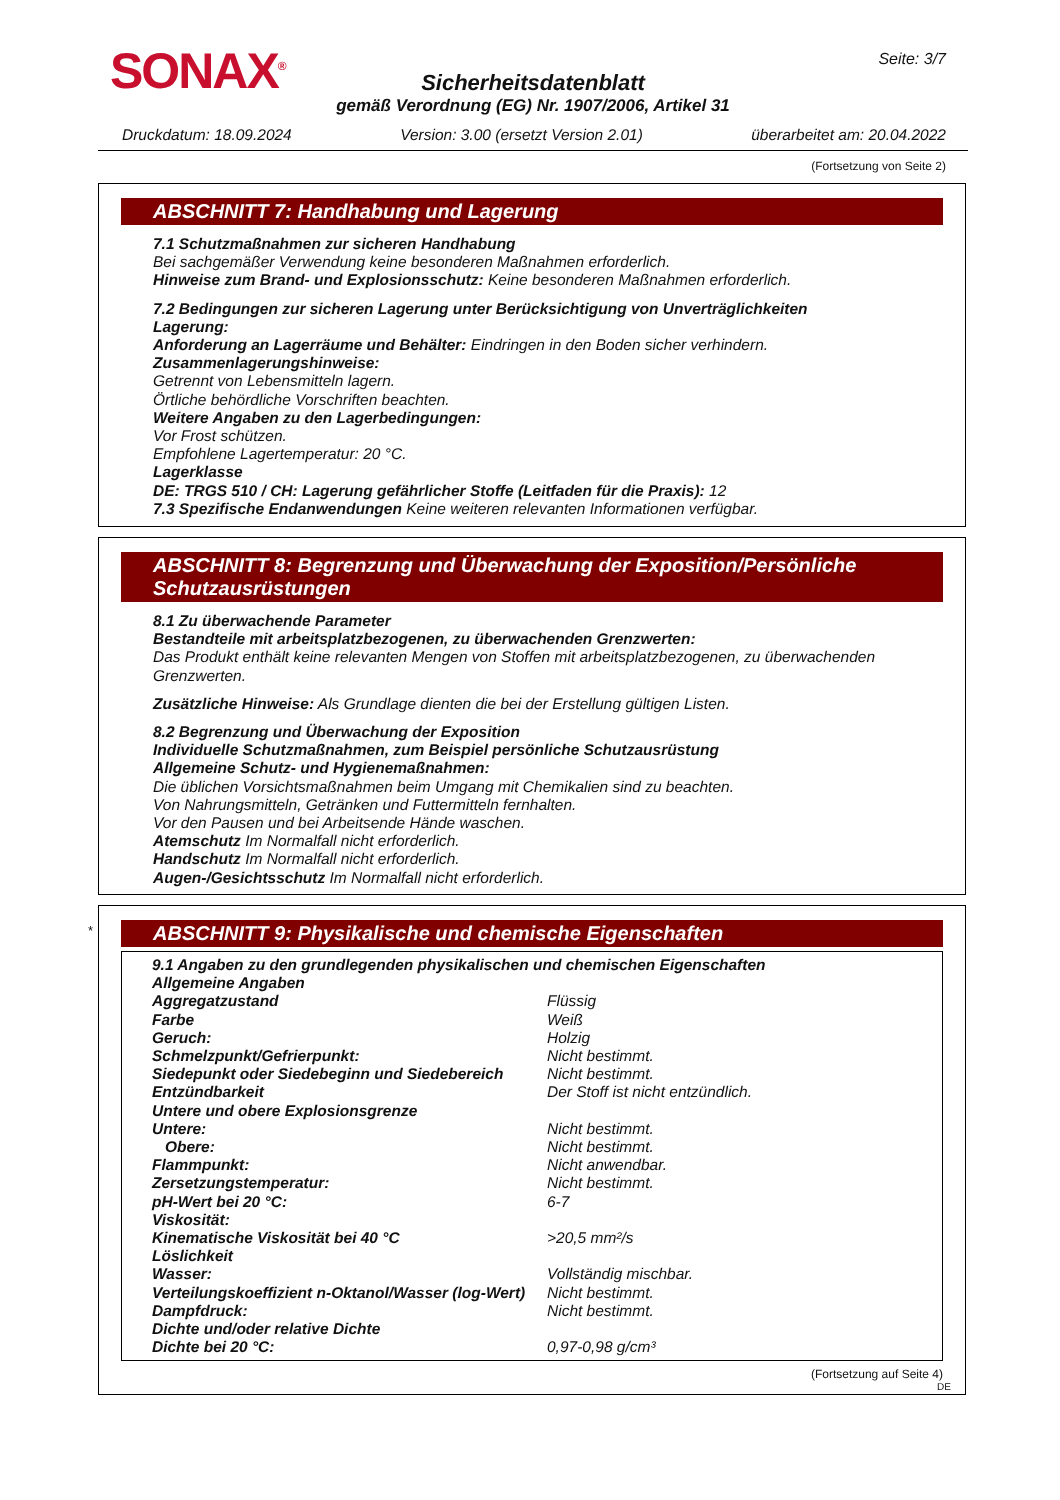SONAX<sup>®</sup> Seite: 3/7
Sicherheitsdatenblatt
gemäß Verordnung (EG) Nr. 1907/2006, Artikel 31
Druckdatum: 18.09.2024 Version: 3.00 (ersetzt Version 2.01) überarbeitet am: 20.04.2022
(Fortsetzung von Seite 2)
ABSCHNITT 7: Handhabung und Lagerung
7.1 Schutzmaßnahmen zur sicheren Handhabung
Bei sachgemäßer Verwendung keine besonderen Maßnahmen erforderlich.
Hinweise zum Brand- und Explosionsschutz: Keine besonderen Maßnahmen erforderlich.
7.2 Bedingungen zur sicheren Lagerung unter Berücksichtigung von Unverträglichkeiten
Lagerung:
Anforderung an Lagerräume und Behälter: Eindringen in den Boden sicher verhindern.
Zusammenlagerungshinweise:
Getrennt von Lebensmitteln lagern.
Örtliche behördliche Vorschriften beachten.
Weitere Angaben zu den Lagerbedingungen:
Vor Frost schützen.
Empfohlene Lagertemperatur: 20 °C.
Lagerklasse
DE: TRGS 510 / CH: Lagerung gefährlicher Stoffe (Leitfaden für die Praxis): 12
7.3 Spezifische Endanwendungen Keine weiteren relevanten Informationen verfügbar.
ABSCHNITT 8: Begrenzung und Überwachung der Exposition/Persönliche Schutzausrüstungen
8.1 Zu überwachende Parameter
Bestandteile mit arbeitsplatzbezogenen, zu überwachenden Grenzwerten:
Das Produkt enthält keine relevanten Mengen von Stoffen mit arbeitsplatzbezogenen, zu überwachenden Grenzwerten.
Zusätzliche Hinweise: Als Grundlage dienten die bei der Erstellung gültigen Listen.
8.2 Begrenzung und Überwachung der Exposition
Individuelle Schutzmaßnahmen, zum Beispiel persönliche Schutzausrüstung
Allgemeine Schutz- und Hygienemaßnahmen:
Die üblichen Vorsichtsmaßnahmen beim Umgang mit Chemikalien sind zu beachten.
Von Nahrungsmitteln, Getränken und Futtermitteln fernhalten.
Vor den Pausen und bei Arbeitsende Hände waschen.
Atemschutz Im Normalfall nicht erforderlich.
Handschutz Im Normalfall nicht erforderlich.
Augen-/Gesichtsschutz Im Normalfall nicht erforderlich.
*
ABSCHNITT 9: Physikalische und chemische Eigenschaften
9.1 Angaben zu den grundlegenden physikalischen und chemischen Eigenschaften
Allgemeine Angaben
| Aggregatzustand | Flüssig |
| Farbe | Weiß |
| Geruch: | Holzig |
| Schmelzpunkt/Gefrierpunkt: | Nicht bestimmt. |
| Siedepunkt oder Siedebeginn und Siedebereich | Nicht bestimmt. |
| Entzündbarkeit | Der Stoff ist nicht entzündlich. |
| Untere und obere Explosionsgrenze | |
| Untere: | Nicht bestimmt. |
| Obere: | Nicht bestimmt. |
| Flammpunkt: | Nicht anwendbar. |
| Zersetzungstemperatur: | Nicht bestimmt. |
| pH-Wert bei 20 °C: | 6-7 |
| Viskosität: | |
| Kinematische Viskosität bei 40 °C | >20,5 mm²/s |
| Löslichkeit | |
| Wasser: | Vollständig mischbar. |
| Verteilungskoeffizient n-Oktanol/Wasser (log-Wert) | Nicht bestimmt. |
| Dampfdruck: | Nicht bestimmt. |
| Dichte und/oder relative Dichte | |
| Dichte bei 20 °C: | 0,97-0,98 g/cm³ |
(Fortsetzung auf Seite 4)
DE